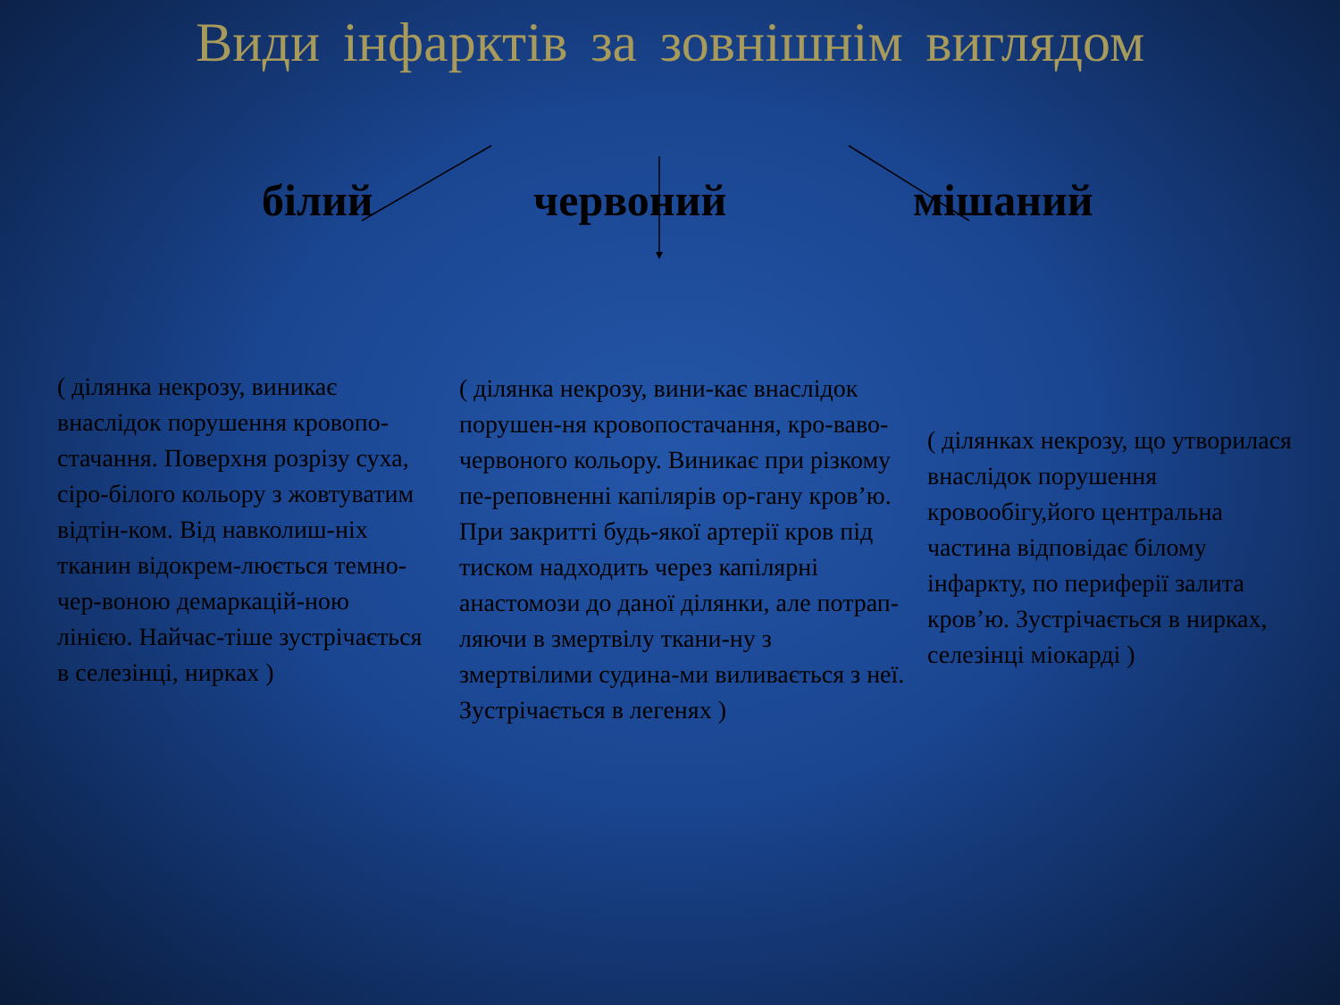Види інфарктів за зовнішнім виглядом
білий червоний мішаний
( ділянка некрозу, виникає внаслідок порушення кровопо-стачання. Поверхня розрізу суха, сіро-білого кольору з жовтуватим відтін-ком. Від навколиш-ніх тканин відокрем-люється темно-чер-воною демаркацій-ною лінією. Найчас-тіше зустрічається в селезінці, нирках )
( ділянка некрозу, вини-кає внаслідок порушен-ня кровопостачання, кро-ваво-червоного кольору. Виникає при різкому пе-реповненні капілярів ор-гану кров’ю. При закритті будь-якої артерії кров під тиском надходить через капілярні анастомози до даної ділянки, але потрап-ляючи в змертвілу ткани-ну з змертвілими судина-ми виливається з неї. Зустрічається в легенях )
( ділянках некрозу, що утворилася внаслідок порушення кровообігу,його центральна частина відповідає білому інфаркту, по периферії залита кров’ю. Зустрічається в нирках, селезінці міокарді )